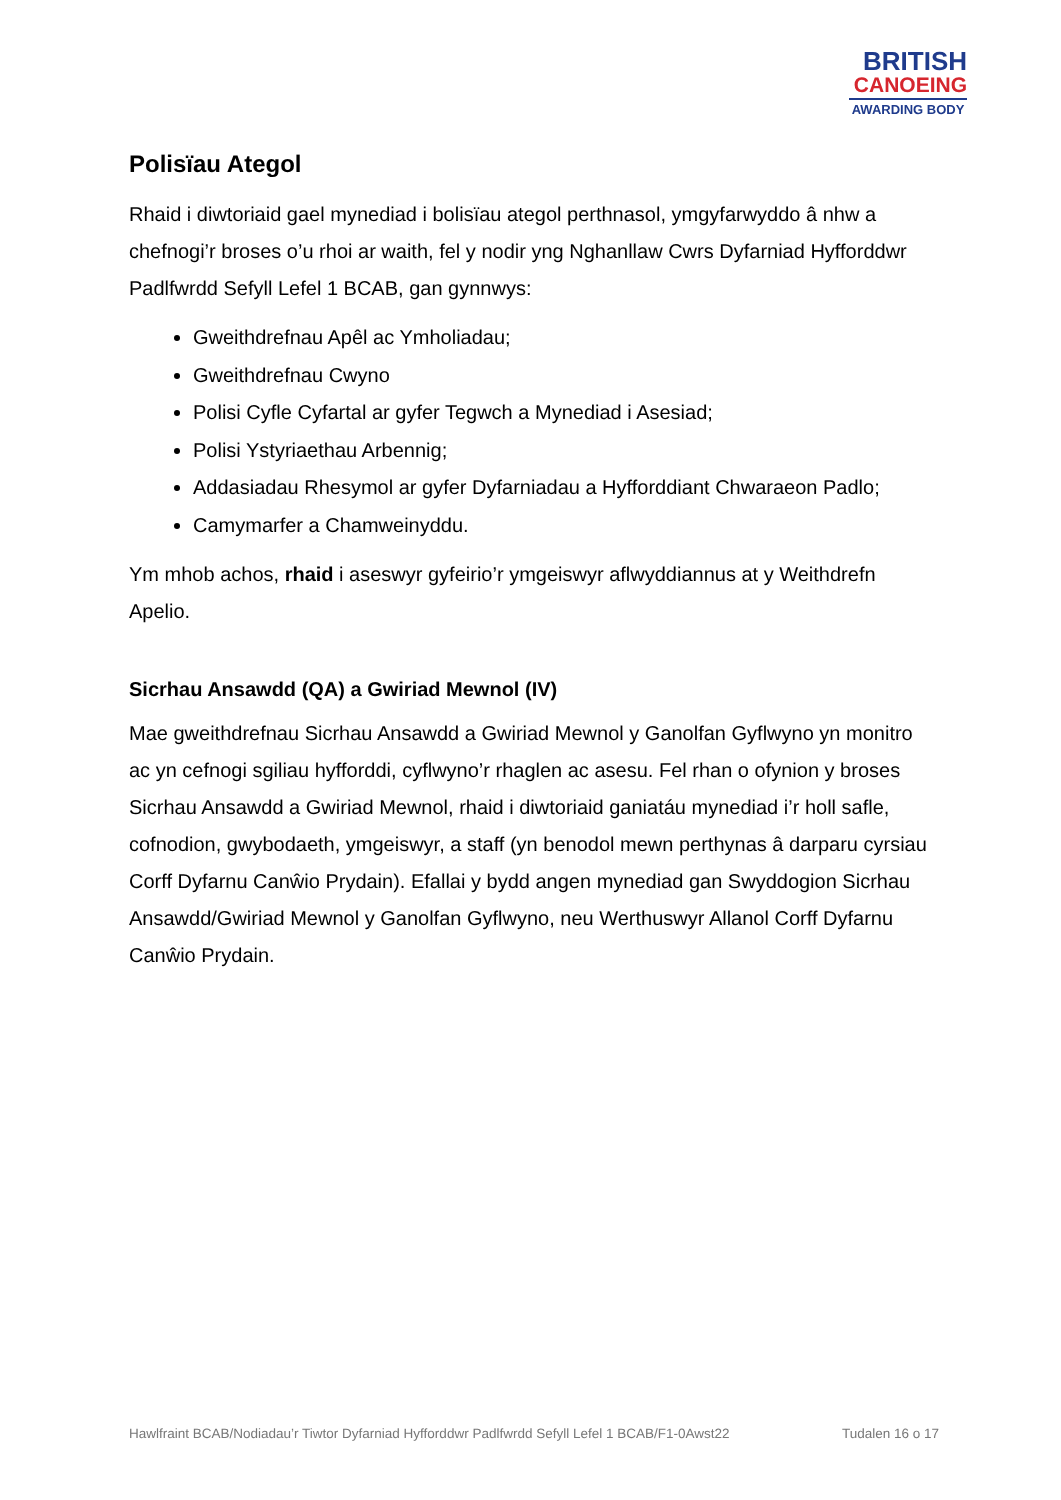BRITISH
CANOEING
AWARDING BODY
Polisïau Ategol
Rhaid i diwtoriaid gael mynediad i bolisïau ategol perthnasol, ymgyfarwyddo â nhw a chefnogi’r broses o’u rhoi ar waith, fel y nodir yng Nghanllaw Cwrs Dyfarniad Hyfforddwr Padlfwrdd Sefyll Lefel 1 BCAB, gan gynnwys:
Gweithdrefnau Apêl ac Ymholiadau;
Gweithdrefnau Cwyno
Polisi Cyfle Cyfartal ar gyfer Tegwch a Mynediad i Asesiad;
Polisi Ystyriaethau Arbennig;
Addasiadau Rhesymol ar gyfer Dyfarniadau a Hyfforddiant Chwaraeon Padlo;
Camymarfer a Chamweinyddu.
Ym mhob achos, rhaid i aseswyr gyfeirio’r ymgeiswyr aflwyddiannus at y Weithdrefn Apelio.
Sicrhau Ansawdd (QA) a Gwiriad Mewnol (IV)
Mae gweithdrefnau Sicrhau Ansawdd a Gwiriad Mewnol y Ganolfan Gyflwyno yn monitro ac yn cefnogi sgiliau hyfforddi, cyflwyno’r rhaglen ac asesu. Fel rhan o ofynion y broses Sicrhau Ansawdd a Gwiriad Mewnol, rhaid i diwtoriaid ganiatáu mynediad i’r holl safle, cofnodion, gwybodaeth, ymgeiswyr, a staff (yn benodol mewn perthynas â darparu cyrsiau Corff Dyfarnu Canŵio Prydain). Efallai y bydd angen mynediad gan Swyddogion Sicrhau Ansawdd/Gwiriad Mewnol y Ganolfan Gyflwyno, neu Werthuswyr Allanol Corff Dyfarnu Canŵio Prydain.
Hawlfraint BCAB/Nodiadau’r Tiwtor Dyfarniad Hyfforddwr Padlfwrdd Sefyll Lefel 1 BCAB/F1-0Awst22 Tudalen 16 o 17